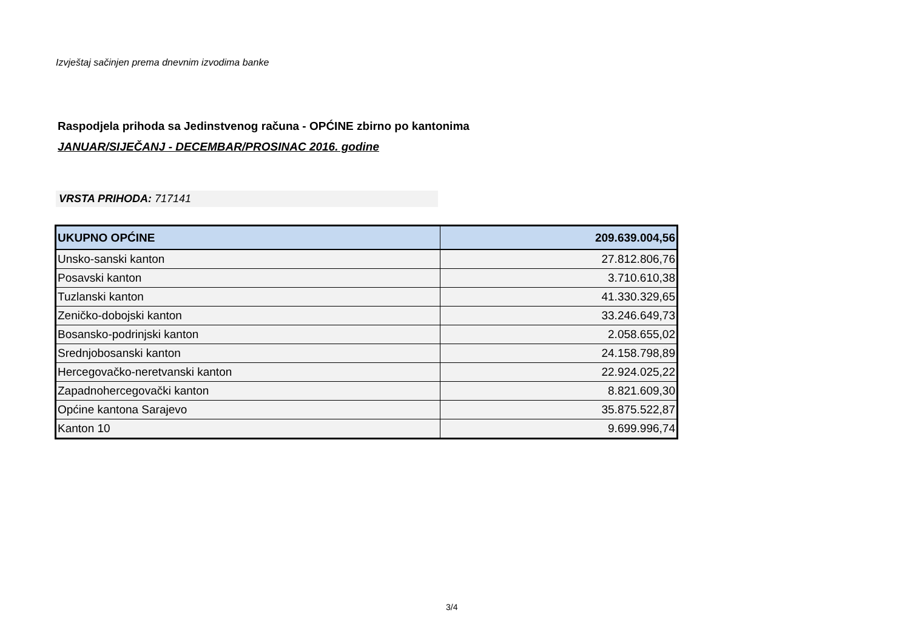Izvještaj sačinjen prema dnevnim izvodima banke
Raspodjela prihoda sa Jedinstvenog računa - OPĆINE zbirno po kantonima
JANUAR/SIJEČANJ - DECEMBAR/PROSINAC 2016. godine
VRSTA PRIHODA: 717141
| UKUPNO OPĆINE | 209.639.004,56 |
| Unsko-sanski kanton | 27.812.806,76 |
| Posavski kanton | 3.710.610,38 |
| Tuzlanski kanton | 41.330.329,65 |
| Zeničko-dobojski kanton | 33.246.649,73 |
| Bosansko-podrinjski kanton | 2.058.655,02 |
| Srednjobosanski kanton | 24.158.798,89 |
| Hercegovačko-neretvanski kanton | 22.924.025,22 |
| Zapadnohercegovački kanton | 8.821.609,30 |
| Općine kantona Sarajevo | 35.875.522,87 |
| Kanton 10 | 9.699.996,74 |
3/4